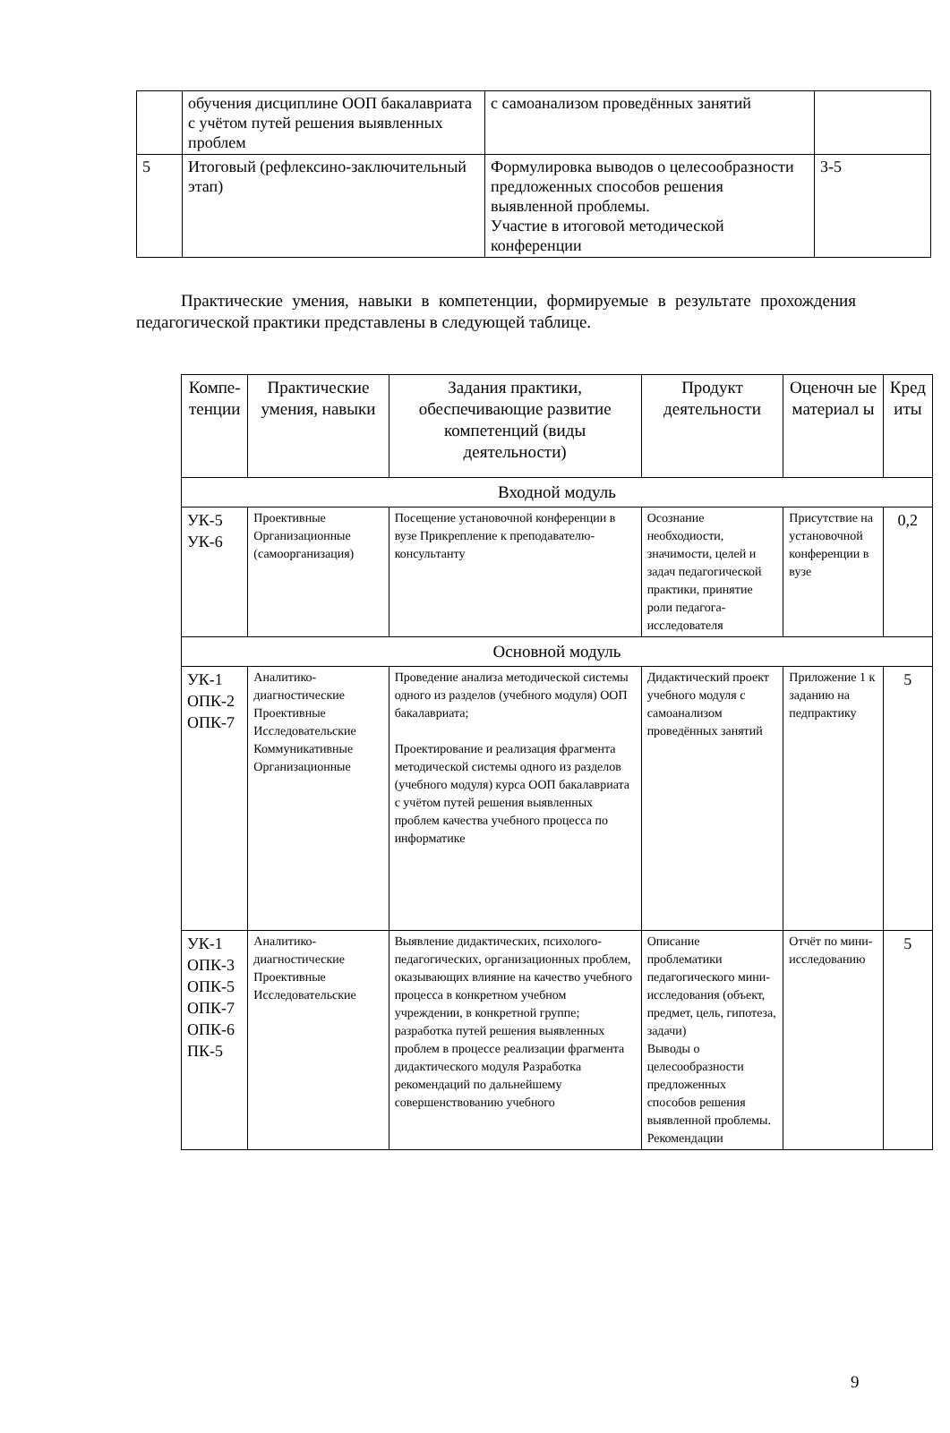| | обучения дисциплине ООП бакалавриата с учётом путей решения выявленных проблем | с самоанализом проведённых занятий | |
| 5 | Итоговый (рефлексино-заключительный этап) | Формулировка выводов о целесообразности предложенных способов решения выявленной проблемы. Участие в итоговой методической конференции | 3-5 |
Практические умения, навыки в компетенции, формируемые в результате прохождения педагогической практики представлены в следующей таблице.
| Компе-тенции | Практические умения, навыки | Задания практики, обеспечивающие развитие компетенций (виды деятельности) | Продукт деятельности | Оценочн ые материал ы | Кред иты |
| --- | --- | --- | --- | --- | --- |
| Входной модуль | | | | | |
| УК-5 УК-6 | Проективные Организационные (самоорганизация) | Посещение установочной конференции в вузе Прикрепление к преподавателю-консультанту | Осознание необходиости, значимости, целей и задач педагогической практики, принятие роли педагога-исследователя | Присутствие на установочной конференции в вузе | 0,2 |
| Основной модуль | | | | | |
| УК-1 ОПК-2 ОПК-7 | Аналитико-диагностические Проективные Исследовательские Коммуникативные Организационные | Проведение анализа методической системы одного из разделов (учебного модуля) ООП бакалавриата; Проектирование и реализация фрагмента методической системы одного из разделов (учебного модуля) курса ООП бакалавриата с учётом путей решения выявленных проблем качества учебного процесса по информатике | Дидактический проект учебного модуля с самоанализом проведённых занятий | Приложение 1 к заданию на педпрактику | 5 |
| УК-1 ОПК-3 ОПК-5 ОПК-7 ОПК-6 ПК-5 | Аналитико-диагностические Проективные Исследовательские | Выявление дидактических, психолого-педагогических, организационных проблем, оказывающих влияние на качество учебного процесса в конкретном учебном учреждении, в конкретной группе; разработка путей решения выявленных проблем в процессе реализации фрагмента дидактического модуля Разработка рекомендаций по дальнейшему совершенствованию учебного | Описание проблематики педагогического мини-исследования (объект, предмет, цель, гипотеза, задачи) Выводы о целесообразности предложенных способов решения выявленной проблемы. Рекомендации | Отчёт по мини-исследованию | 5 |
9